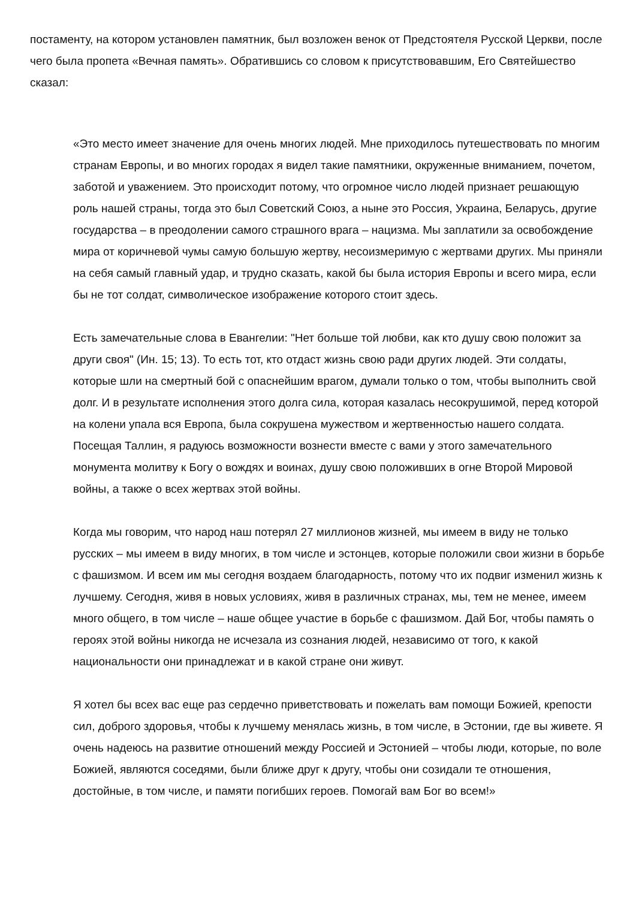постаменту, на котором установлен памятник, был возложен венок от Предстоятеля Русской Церкви, после чего была пропета «Вечная память». Обратившись со словом к присутствовавшим, Его Святейшество сказал:
«Это место имеет значение для очень многих людей. Мне приходилось путешествовать по многим странам Европы, и во многих городах я видел такие памятники, окруженные вниманием, почетом, заботой и уважением. Это происходит потому, что огромное число людей признает решающую роль нашей страны, тогда это был Советский Союз, а ныне это Россия, Украина, Беларусь, другие государства – в преодолении самого страшного врага – нацизма. Мы заплатили за освобождение мира от коричневой чумы самую большую жертву, несоизмеримую с жертвами других. Мы приняли на себя самый главный удар, и трудно сказать, какой бы была история Европы и всего мира, если бы не тот солдат, символическое изображение которого стоит здесь.
Есть замечательные слова в Евангелии: "Нет больше той любви, как кто душу свою положит за други своя" (Ин. 15; 13). То есть тот, кто отдаст жизнь свою ради других людей. Эти солдаты, которые шли на смертный бой с опаснейшим врагом, думали только о том, чтобы выполнить свой долг. И в результате исполнения этого долга сила, которая казалась несокрушимой, перед которой на колени упала вся Европа, была сокрушена мужеством и жертвенностью нашего солдата. Посещая Таллин, я радуюсь возможности вознести вместе с вами у этого замечательного монумента молитву к Богу о вождях и воинах, душу свою положивших в огне Второй Мировой войны, а также о всех жертвах этой войны.
Когда мы говорим, что народ наш потерял 27 миллионов жизней, мы имеем в виду не только русских – мы имеем в виду многих, в том числе и эстонцев, которые положили свои жизни в борьбе с фашизмом. И всем им мы сегодня воздаем благодарность, потому что их подвиг изменил жизнь к лучшему. Сегодня, живя в новых условиях, живя в различных странах, мы, тем не менее, имеем много общего, в том числе – наше общее участие в борьбе с фашизмом. Дай Бог, чтобы память о героях этой войны никогда не исчезала из сознания людей, независимо от того, к какой национальности они принадлежат и в какой стране они живут.
Я хотел бы всех вас еще раз сердечно приветствовать и пожелать вам помощи Божией, крепости сил, доброго здоровья, чтобы к лучшему менялась жизнь, в том числе, в Эстонии, где вы живете. Я очень надеюсь на развитие отношений между Россией и Эстонией – чтобы люди, которые, по воле Божией, являются соседями, были ближе друг к другу, чтобы они созидали те отношения, достойные, в том числе, и памяти погибших героев. Помогай вам Бог во всем!»